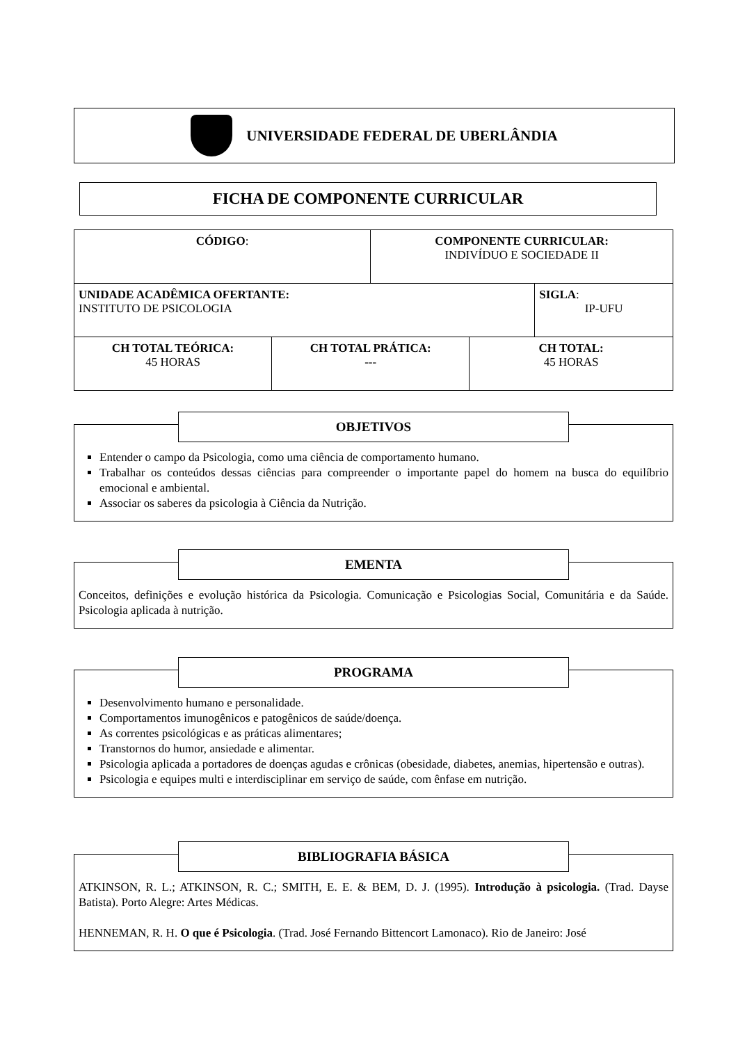UNIVERSIDADE FEDERAL DE UBERLÂNDIA
FICHA DE COMPONENTE CURRICULAR
| CÓDIGO : | | COMPONENTE CURRICULAR: INDIVÍDUO E SOCIEDADE II | | |
| UNIDADE ACADÊMICA OFERTANTE: INSTITUTO DE PSICOLOGIA | | | | SIGLA : IP-UFU |
| CH TOTAL TEÓRICA: 45 HORAS | CH TOTAL PRÁTICA: --- | | CH TOTAL: 45 HORAS | |
OBJETIVOS
Entender o campo da Psicologia, como uma ciência de comportamento humano.
Trabalhar os conteúdos dessas ciências para compreender o importante papel do homem na busca do equilíbrio emocional e ambiental.
Associar os saberes da psicologia à Ciência da Nutrição.
EMENTA
Conceitos, definições e evolução histórica da Psicologia. Comunicação e Psicologias Social, Comunitária e da Saúde. Psicologia aplicada à nutrição.
PROGRAMA
Desenvolvimento humano e personalidade.
Comportamentos imunogênicos e patogênicos de saúde/doença.
As correntes psicológicas e as práticas alimentares;
Transtornos do humor, ansiedade e alimentar.
Psicologia aplicada a portadores de doenças agudas e crônicas (obesidade, diabetes, anemias, hipertensão e outras).
Psicologia e equipes multi e interdisciplinar em serviço de saúde, com ênfase em nutrição.
BIBLIOGRAFIA BÁSICA
ATKINSON, R. L.; ATKINSON, R. C.; SMITH, E. E. & BEM, D. J. (1995). Introdução à psicologia. (Trad. Dayse Batista). Porto Alegre: Artes Médicas.
HENNEMAN, R. H. O que é Psicologia. (Trad. José Fernando Bittencort Lamonaco). Rio de Janeiro: José